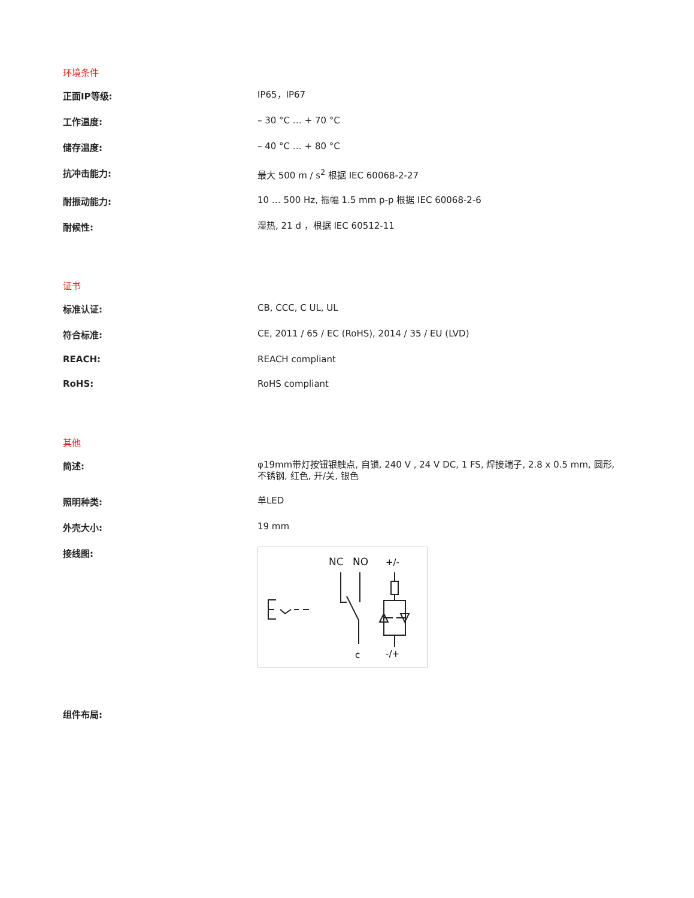环境条件
| 正面IP等级: | IP65，IP67 |
| 工作温度: | – 30 °C … + 70 °C |
| 储存温度: | – 40 °C … + 80 °C |
| 抗冲击能力: | 最大 500 m / s<sup>2</sup> 根据 IEC 60068-2-27 |
| 耐振动能力: | 10 … 500 Hz, 振幅 1.5 mm p-p 根据 IEC 60068-2-6 |
| 耐候性: | 湿热, 21 d ，根据 IEC 60512-11 |
证书
| 标准认证: | CB, CCC, C UL, UL |
| 符合标准: | CE, 2011 / 65 / EC (RoHS), 2014 / 35 / EU (LVD) |
| REACH: | REACH compliant |
| RoHS: | RoHS compliant |
其他
| 简述: | φ19mm带灯按钮银触点, 自锁, 240 V , 24 V DC, 1 FS, 焊接端子, 2.8 x 0.5 mm, 圆形, 不锈钢, 红色, 开/关, 银色 |
| 照明种类: | 单LED |
| 外壳大小: | 19 mm |
| 接线图: | NC NO +/- c -/+ |
| 组件布局: | |